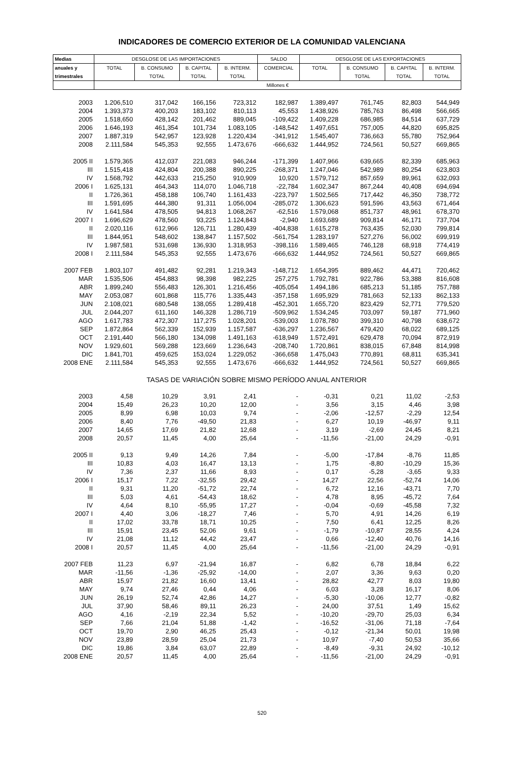INDICADORES DE COMERCIO EXTERIOR DE LA COMUNIDAD VALENCIANA
| Medias | DESGLOSE DE LAS IMPORTACIONES | | | | SALDO | DESGLOSE DE LAS EXPORTACIONES | | | |
| --- | --- | --- | --- | --- | --- | --- | --- | --- | --- |
| anuales y | TOTAL | B. CONSUMO | B. CAPITAL | B. INTERM. | COMERCIAL | TOTAL | B. CONSUMO | B. CAPITAL | B. INTERM. |
| trimestrales | | TOTAL | TOTAL | TOTAL | | | TOTAL | TOTAL | TOTAL |
| | Millones € | | | | | | | | |
| 2003 | 1.206,510 | 317,042 | 166,156 | 723,312 | 182,987 | 1.389,497 | 761,745 | 82,803 | 544,949 |
| 2004 | 1.393,373 | 400,203 | 183,102 | 810,113 | 45,553 | 1.438,926 | 785,763 | 86,498 | 566,665 |
| 2005 | 1.518,650 | 428,142 | 201,462 | 889,045 | -109,422 | 1.409,228 | 686,985 | 84,514 | 637,729 |
| 2006 | 1.646,193 | 461,354 | 101,734 | 1.083,105 | -148,542 | 1.497,651 | 757,005 | 44,820 | 695,825 |
| 2007 | 1.887,319 | 542,957 | 123,928 | 1.220,434 | -341,912 | 1.545,407 | 736,663 | 55,780 | 752,964 |
| 2008 | 2.111,584 | 545,353 | 92,555 | 1.473,676 | -666,632 | 1.444,952 | 724,561 | 50,527 | 669,865 |
| 2005 II | 1.579,365 | 412,037 | 221,083 | 946,244 | -171,399 | 1.407,966 | 639,665 | 82,339 | 685,963 |
| III | 1.515,418 | 424,804 | 200,388 | 890,225 | -268,371 | 1.247,046 | 542,989 | 80,254 | 623,803 |
| IV | 1.568,792 | 442,633 | 215,250 | 910,909 | 10,920 | 1.579,712 | 857,659 | 89,961 | 632,093 |
| 2006 I | 1.625,131 | 464,343 | 114,070 | 1.046,718 | -22,784 | 1.602,347 | 867,244 | 40,408 | 694,694 |
| II | 1.726,361 | 458,188 | 106,740 | 1.161,433 | -223,797 | 1.502,565 | 717,442 | 46,350 | 738,772 |
| III | 1.591,695 | 444,380 | 91,311 | 1.056,004 | -285,072 | 1.306,623 | 591,596 | 43,563 | 671,464 |
| IV | 1.641,584 | 478,505 | 94,813 | 1.068,267 | -62,516 | 1.579,068 | 851,737 | 48,961 | 678,370 |
| 2007 I | 1.696,629 | 478,560 | 93,225 | 1.124,843 | -2,940 | 1.693,689 | 909,814 | 46,171 | 737,704 |
| II | 2.020,116 | 612,966 | 126,711 | 1.280,439 | -404,838 | 1.615,278 | 763,435 | 52,030 | 799,814 |
| III | 1.844,951 | 548,602 | 138,847 | 1.157,502 | -561,754 | 1.283,197 | 527,276 | 56,002 | 699,919 |
| IV | 1.987,581 | 531,698 | 136,930 | 1.318,953 | -398,116 | 1.589,465 | 746,128 | 68,918 | 774,419 |
| 2008 I | 2.111,584 | 545,353 | 92,555 | 1.473,676 | -666,632 | 1.444,952 | 724,561 | 50,527 | 669,865 |
| 2007 FEB | 1.803,107 | 491,482 | 92,281 | 1.219,343 | -148,712 | 1.654,395 | 889,462 | 44,471 | 720,462 |
| MAR | 1.535,506 | 454,883 | 98,398 | 982,225 | 257,275 | 1.792,781 | 922,786 | 53,388 | 816,608 |
| ABR | 1.899,240 | 556,483 | 126,301 | 1.216,456 | -405,054 | 1.494,186 | 685,213 | 51,185 | 757,788 |
| MAY | 2.053,087 | 601,868 | 115,776 | 1.335,443 | -357,158 | 1.695,929 | 781,663 | 52,133 | 862,133 |
| JUN | 2.108,021 | 680,548 | 138,055 | 1.289,418 | -452,301 | 1.655,720 | 823,429 | 52,771 | 779,520 |
| JUL | 2.044,207 | 611,160 | 146,328 | 1.286,719 | -509,962 | 1.534,245 | 703,097 | 59,187 | 771,960 |
| AGO | 1.617,783 | 472,307 | 117,275 | 1.028,201 | -539,003 | 1.078,780 | 399,310 | 40,798 | 638,672 |
| SEP | 1.872,864 | 562,339 | 152,939 | 1.157,587 | -636,297 | 1.236,567 | 479,420 | 68,022 | 689,125 |
| OCT | 2.191,440 | 566,180 | 134,098 | 1.491,163 | -618,949 | 1.572,491 | 629,478 | 70,094 | 872,919 |
| NOV | 1.929,601 | 569,288 | 123,669 | 1.236,643 | -208,740 | 1.720,861 | 838,015 | 67,848 | 814,998 |
| DIC | 1.841,701 | 459,625 | 153,024 | 1.229,052 | -366,658 | 1.475,043 | 770,891 | 68,811 | 635,341 |
| 2008 ENE | 2.111,584 | 545,353 | 92,555 | 1.473,676 | -666,632 | 1.444,952 | 724,561 | 50,527 | 669,865 |
| | TASAS DE VARIACIÓN SOBRE MISMO PERÍODO ANUAL ANTERIOR | | | | | | | | |
| 2003 | 4,58 | 10,29 | 3,91 | 2,41 | - | -0,31 | 0,21 | 11,02 | -2,53 |
| 2004 | 15,49 | 26,23 | 10,20 | 12,00 | - | 3,56 | 3,15 | 4,46 | 3,98 |
| 2005 | 8,99 | 6,98 | 10,03 | 9,74 | - | -2,06 | -12,57 | -2,29 | 12,54 |
| 2006 | 8,40 | 7,76 | -49,50 | 21,83 | - | 6,27 | 10,19 | -46,97 | 9,11 |
| 2007 | 14,65 | 17,69 | 21,82 | 12,68 | - | 3,19 | -2,69 | 24,45 | 8,21 |
| 2008 | 20,57 | 11,45 | 4,00 | 25,64 | - | -11,56 | -21,00 | 24,29 | -0,91 |
| 2005 II | 9,13 | 9,49 | 14,26 | 7,84 | - | -5,00 | -17,84 | -8,76 | 11,85 |
| III | 10,83 | 4,03 | 16,47 | 13,13 | - | 1,75 | -8,80 | -10,29 | 15,36 |
| IV | 7,36 | 2,37 | 11,66 | 8,93 | - | 0,17 | -5,28 | -3,65 | 9,33 |
| 2006 I | 15,17 | 7,22 | -32,55 | 29,42 | - | 14,27 | 22,56 | -52,74 | 14,06 |
| II | 9,31 | 11,20 | -51,72 | 22,74 | - | 6,72 | 12,16 | -43,71 | 7,70 |
| III | 5,03 | 4,61 | -54,43 | 18,62 | - | 4,78 | 8,95 | -45,72 | 7,64 |
| IV | 4,64 | 8,10 | -55,95 | 17,27 | - | -0,04 | -0,69 | -45,58 | 7,32 |
| 2007 I | 4,40 | 3,06 | -18,27 | 7,46 | - | 5,70 | 4,91 | 14,26 | 6,19 |
| II | 17,02 | 33,78 | 18,71 | 10,25 | - | 7,50 | 6,41 | 12,25 | 8,26 |
| III | 15,91 | 23,45 | 52,06 | 9,61 | - | -1,79 | -10,87 | 28,55 | 4,24 |
| IV | 21,08 | 11,12 | 44,42 | 23,47 | - | 0,66 | -12,40 | 40,76 | 14,16 |
| 2008 I | 20,57 | 11,45 | 4,00 | 25,64 | - | -11,56 | -21,00 | 24,29 | -0,91 |
| 2007 FEB | 11,23 | 6,97 | -21,94 | 16,87 | - | 6,82 | 6,78 | 18,84 | 6,22 |
| MAR | -11,56 | -1,36 | -25,92 | -14,00 | - | 2,07 | 3,36 | 9,63 | 0,20 |
| ABR | 15,97 | 21,82 | 16,60 | 13,41 | - | 28,82 | 42,77 | 8,03 | 19,80 |
| MAY | 9,74 | 27,46 | 0,44 | 4,06 | - | 6,03 | 3,28 | 16,17 | 8,06 |
| JUN | 26,19 | 52,74 | 42,86 | 14,27 | - | -5,30 | -10,06 | 12,77 | -0,82 |
| JUL | 37,90 | 58,46 | 89,11 | 26,23 | - | 24,00 | 37,51 | 1,49 | 15,62 |
| AGO | 4,16 | -2,19 | 22,34 | 5,52 | - | -10,20 | -29,70 | 25,03 | 6,34 |
| SEP | 7,66 | 21,04 | 51,88 | -1,42 | - | -16,52 | -31,06 | 71,18 | -7,64 |
| OCT | 19,70 | 2,90 | 46,25 | 25,43 | - | -0,12 | -21,34 | 50,01 | 19,98 |
| NOV | 23,89 | 28,59 | 25,04 | 21,73 | - | 10,97 | -7,40 | 50,53 | 35,66 |
| DIC | 19,86 | 3,84 | 63,07 | 22,89 | - | -8,49 | -9,31 | 24,92 | -10,12 |
| 2008 ENE | 20,57 | 11,45 | 4,00 | 25,64 | - | -11,56 | -21,00 | 24,29 | -0,91 |
520